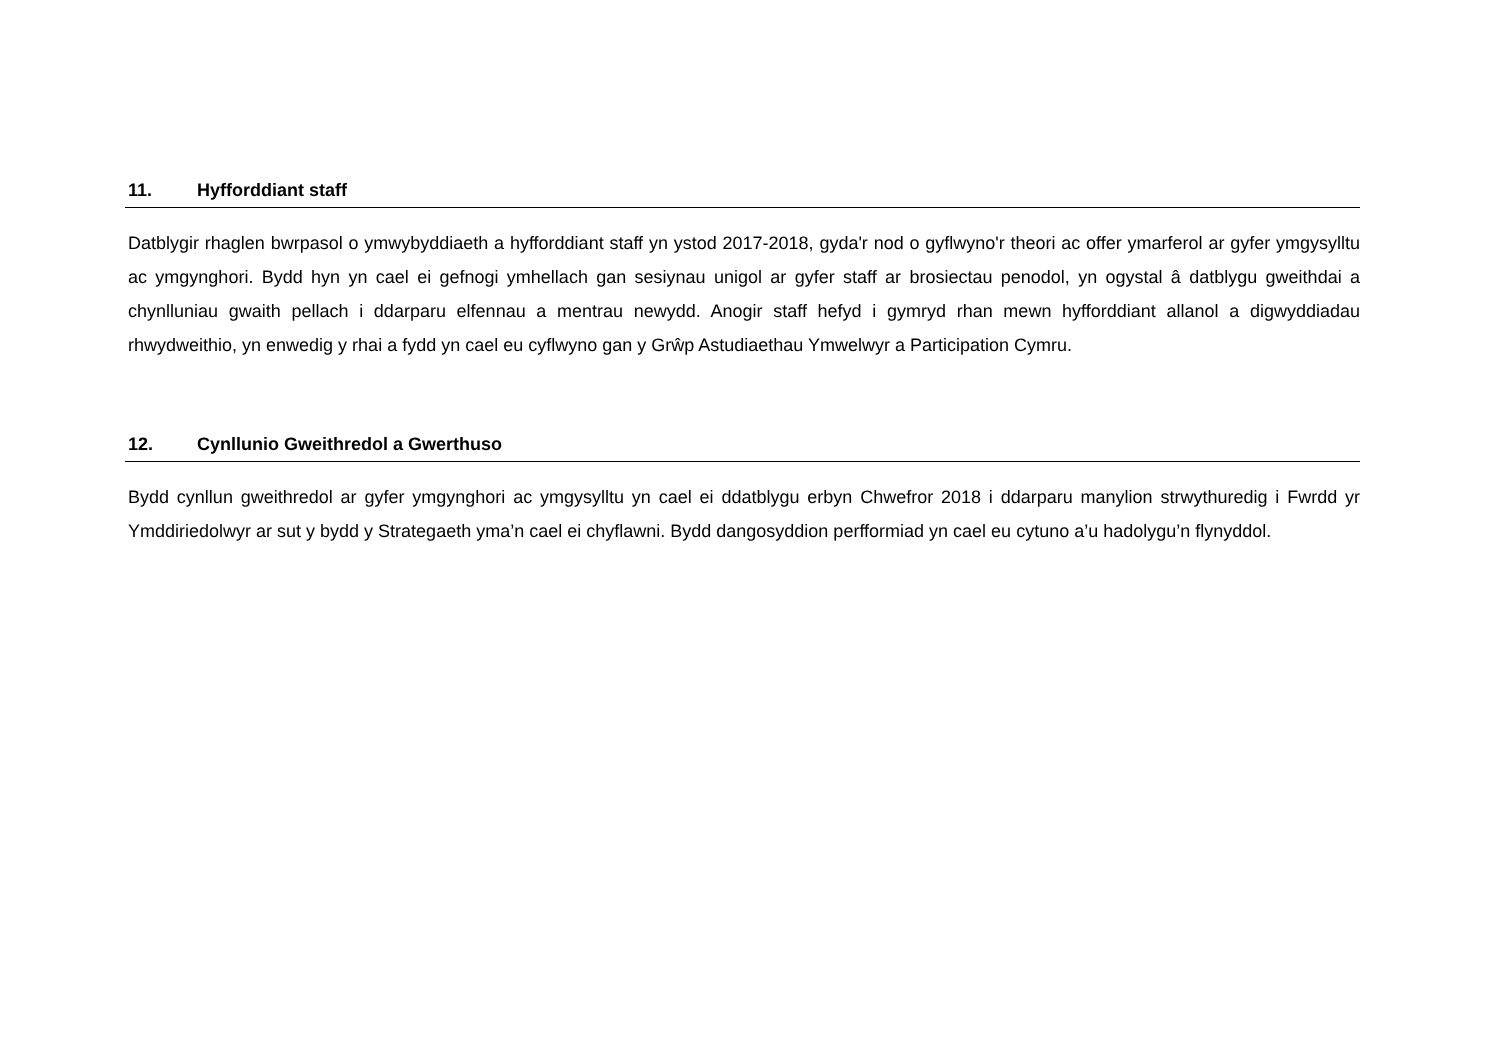11. Hyfforddiant staff
Datblygir rhaglen bwrpasol o ymwybyddiaeth a hyfforddiant staff yn ystod 2017-2018, gyda'r nod o gyflwyno'r theori ac offer ymarferol ar gyfer ymgysylltu ac ymgynghori. Bydd hyn yn cael ei gefnogi ymhellach gan sesiynau unigol ar gyfer staff ar brosiectau penodol, yn ogystal â datblygu gweithdai a chynlluniau gwaith pellach i ddarparu elfennau a mentrau newydd. Anogir staff hefyd i gymryd rhan mewn hyfforddiant allanol a digwyddiadau rhwydweithio, yn enwedig y rhai a fydd yn cael eu cyflwyno gan y Grŵp Astudiaethau Ymwelwyr a Participation Cymru.
12. Cynllunio Gweithredol a Gwerthuso
Bydd cynllun gweithredol ar gyfer ymgynghori ac ymgysylltu yn cael ei ddatblygu erbyn Chwefror 2018 i ddarparu manylion strwythuredig i Fwrdd yr Ymddiriedolwyr ar sut y bydd y Strategaeth yma’n cael ei chyflawni. Bydd dangosyddion perfformiad yn cael eu cytuno a’u hadolygu’n flynyddol.